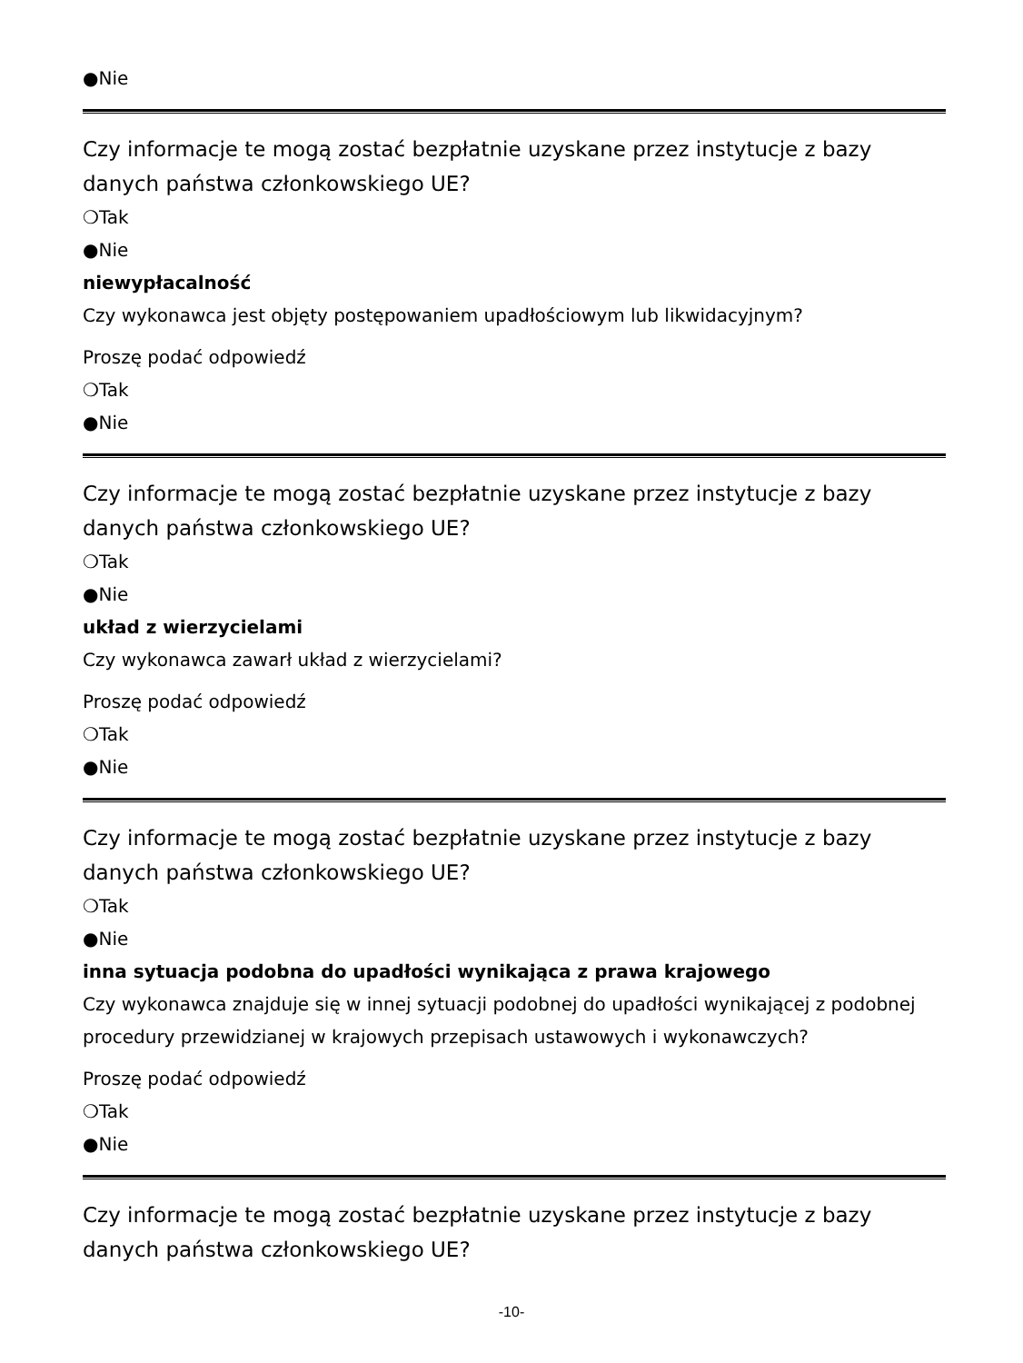●Nie
Czy informacje te mogą zostać bezpłatnie uzyskane przez instytucje z bazy danych państwa członkowskiego UE?
❍Tak
●Nie
niewypłacalność
Czy wykonawca jest objęty postępowaniem upadłościowym lub likwidacyjnym?
Proszę podać odpowiedź
❍Tak
●Nie
Czy informacje te mogą zostać bezpłatnie uzyskane przez instytucje z bazy danych państwa członkowskiego UE?
❍Tak
●Nie
układ z wierzycielami
Czy wykonawca zawarł układ z wierzycielami?
Proszę podać odpowiedź
❍Tak
●Nie
Czy informacje te mogą zostać bezpłatnie uzyskane przez instytucje z bazy danych państwa członkowskiego UE?
❍Tak
●Nie
inna sytuacja podobna do upadłości wynikająca z prawa krajowego
Czy wykonawca znajduje się w innej sytuacji podobnej do upadłości wynikającej z podobnej procedury przewidzianej w krajowych przepisach ustawowych i wykonawczych?
Proszę podać odpowiedź
❍Tak
●Nie
Czy informacje te mogą zostać bezpłatnie uzyskane przez instytucje z bazy danych państwa członkowskiego UE?
-10-